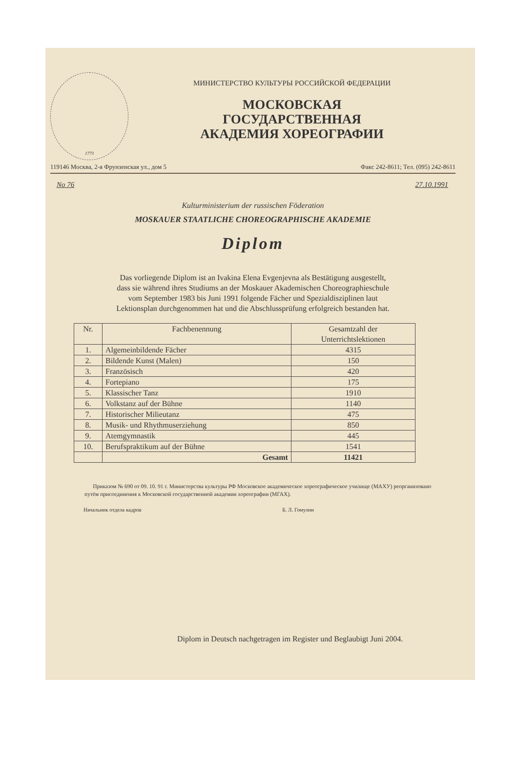1773
МИНИСТЕРСТВО КУЛЬТУРЫ РОССИЙСКОЙ ФЕДЕРАЦИИ
МОСКОВСКАЯ
ГОСУДАРСТВЕННАЯ
АКАДЕМИЯ ХОРЕОГРАФИИ
119146 Москва, 2-я Фрунзенская ул., дом 5 Факс 242-8611; Тел. (095) 242-8611
No 76 27.10.1991
Kulturministerium der russischen Föderation
MOSKAUER STAATLICHE CHOREOGRAPHISCHE AKADEMIE
Diplom
Das vorliegende Diplom ist an Ivakina Elena Evgenjevna als Bestätigung ausgestellt,
dass sie während ihres Studiums an der Moskauer Akademischen Choreographieschule
vom September 1983 bis Juni 1991 folgende Fächer und Spezialdisziplinen laut
Lektionsplan durchgenommen hat und die Abschlussprüfung erfolgreich bestanden hat.
| Nr. | Fachbenennung | Gesamtzahl der Unterrichtslektionen |
| --- | --- | --- |
| 1. | Algemeinbildende Fächer | 4315 |
| 2. | Bildende Kunst (Malen) | 150 |
| 3. | Französisch | 420 |
| 4. | Fortepiano | 175 |
| 5. | Klassischer Tanz | 1910 |
| 6. | Volkstanz auf der Bühne | 1140 |
| 7. | Historischer Milieutanz | 475 |
| 8. | Musik- und Rhythmuserziehung | 850 |
| 9. | Atemgymnastik | 445 |
| 10. | Berufspraktikum auf der Bühne | 1541 |
| | Gesamt | 11421 |
Приказом № 690 от 09. 10. 91 г. Министерства культуры РФ Московское академическое хореографическое училище (МАХУ) реорганизовано путём присоединения к Московской государственной академии хореографии (МГАХ).
Начальник отдела кадров Б. Л. Гомулин
Diplom in Deutsch nachgetragen im Register und Beglaubigt Juni 2004.